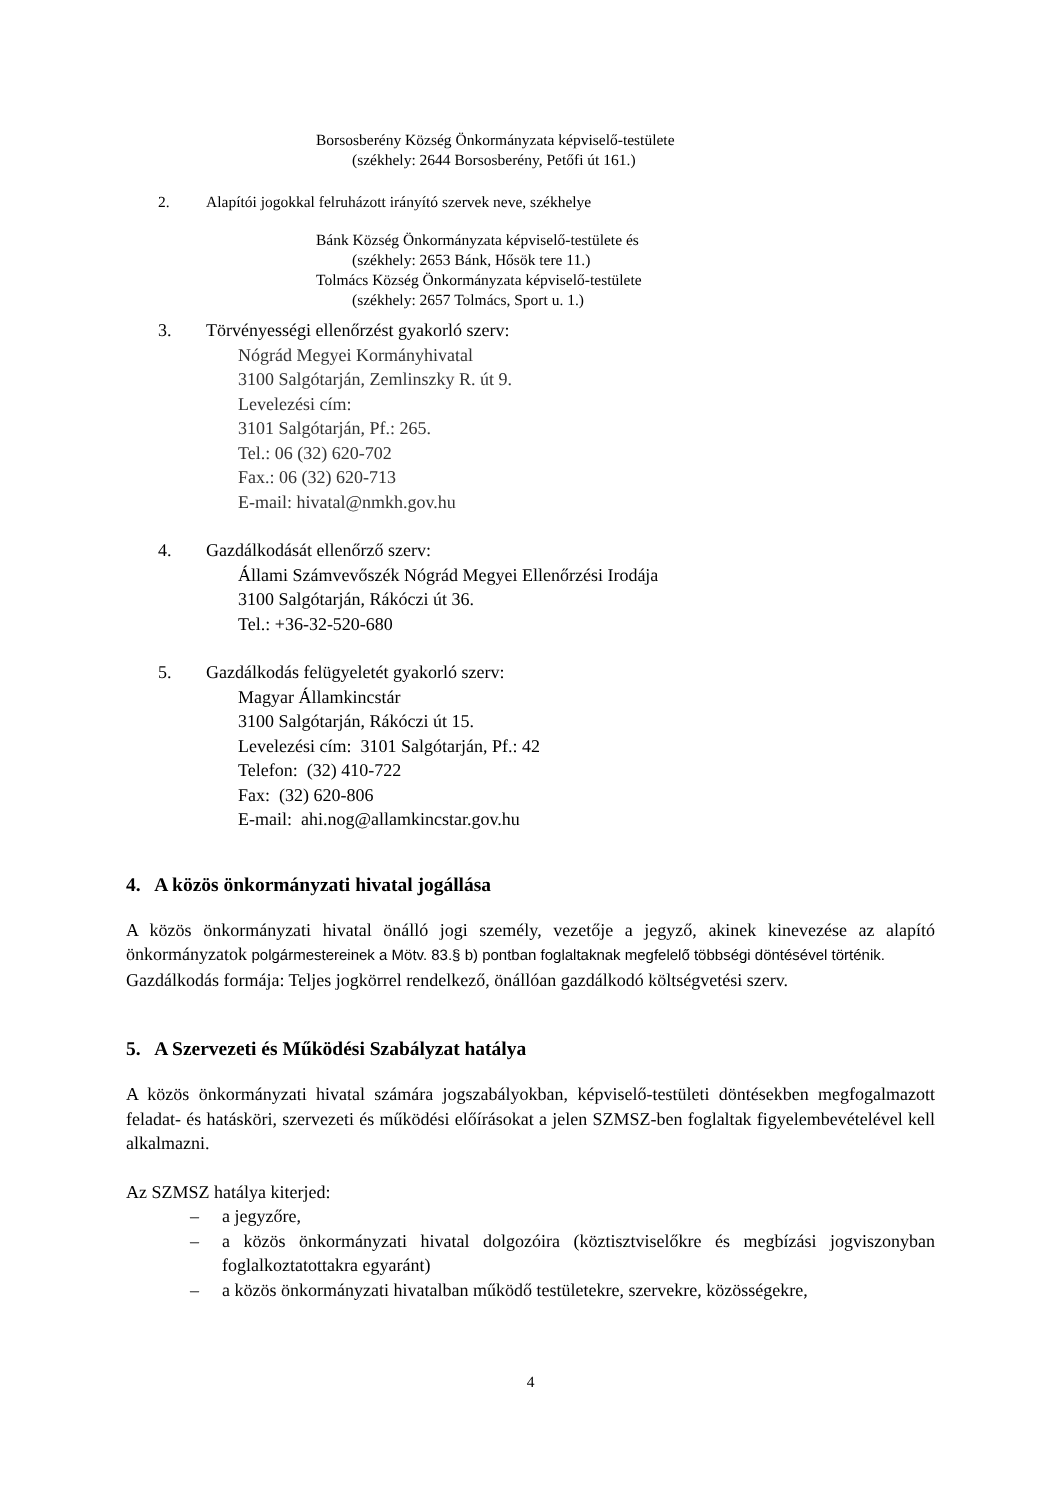Borsosberény Község Önkormányzata képviselő-testülete
(székhely: 2644 Borsosberény, Petőfi út 161.)
2. Alapítói jogokkal felruházott irányító szervek neve, székhelye
Bánk Község Önkormányzata képviselő-testülete és
(székhely: 2653 Bánk, Hősök tere 11.)
Tolmács Község Önkormányzata képviselő-testülete
(székhely: 2657 Tolmács, Sport u. 1.)
3. Törvényességi ellenőrzést gyakorló szerv:
Nógrád Megyei Kormányhivatal
3100 Salgótarján, Zemlinszky R. út 9.
Levelezési cím:
3101 Salgótarján, Pf.: 265.
Tel.: 06 (32) 620-702
Fax.: 06 (32) 620-713
E-mail: hivatal@nmkh.gov.hu
4. Gazdálkodását ellenőrző szerv:
Állami Számvevőszék Nógrád Megyei Ellenőrzési Irodája
3100 Salgótarján, Rákóczi út 36.
Tel.: +36-32-520-680
5. Gazdálkodás felügyeletét gyakorló szerv:
Magyar Államkincstár
3100 Salgótarján, Rákóczi út 15.
Levelezési cím: 3101 Salgótarján, Pf.: 42
Telefon: (32) 410-722
Fax: (32) 620-806
E-mail: ahi.nog@allamkincstar.gov.hu
4. A közös önkormányzati hivatal jogállása
A közös önkormányzati hivatal önálló jogi személy, vezetője a jegyző, akinek kinevezése az alapító önkormányzatok polgármestereinek a Mötv. 83.§ b) pontban foglaltaknak megfelelő többségi döntésével történik.
Gazdálkodás formája: Teljes jogkörrel rendelkező, önállóan gazdálkodó költségvetési szerv.
5. A Szervezeti és Működési Szabályzat hatálya
A közös önkormányzati hivatal számára jogszabályokban, képviselő-testületi döntésekben megfogalmazott feladat- és hatásköri, szervezeti és működési előírásokat a jelen SZMSZ-ben foglaltak figyelembevételével kell alkalmazni.
Az SZMSZ hatálya kiterjed:
– a jegyzőre,
– a közös önkormányzati hivatal dolgozóira (köztisztviselőkre és megbízási jogviszonyban foglalkoztatottakra egyaránt)
– a közös önkormányzati hivatalban működő testületekre, szervekre, közösségekre,
4